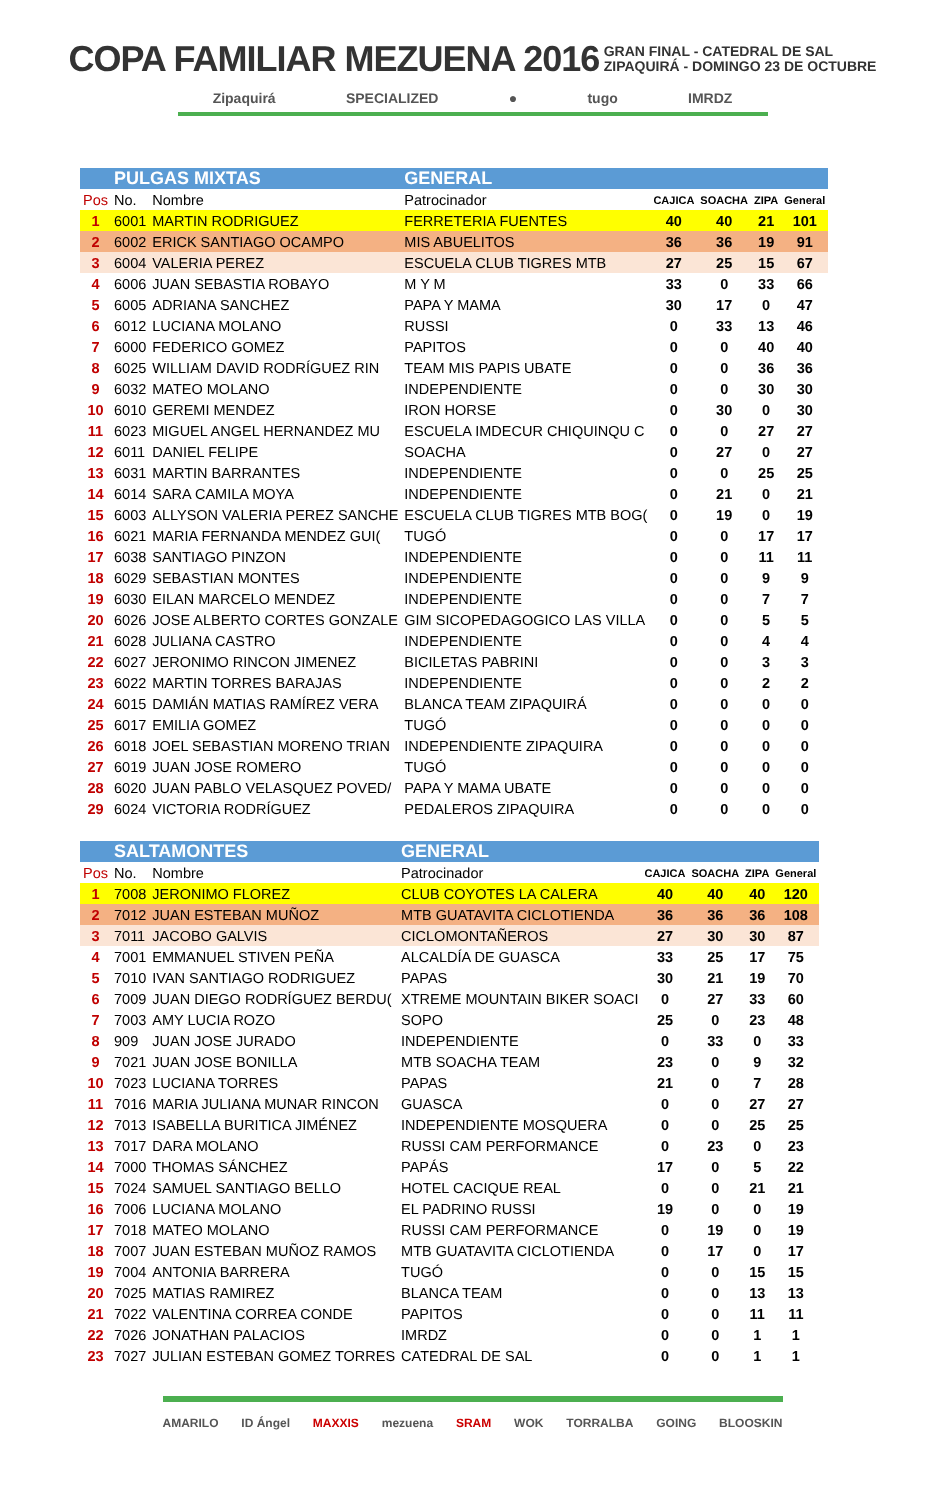COPA FAMILIAR MEZUENA 2016 GRAN FINAL - CATEDRAL DE SAL
ZIPAQUIRÁ - DOMINGO 23 DE OCTUBRE
Zipaquirá SPECIALIZED ● tugo IMRDZ
| | PULGAS MIXTAS | | GENERAL | | | | |
| Pos | No. | Nombre | Patrocinador | CAJICA | SOACHA | ZIPA | General |
| 1 | 6001 | MARTIN RODRIGUEZ | FERRETERIA FUENTES | 40 | 40 | 21 | 101 |
| 2 | 6002 | ERICK SANTIAGO OCAMPO | MIS ABUELITOS | 36 | 36 | 19 | 91 |
| 3 | 6004 | VALERIA PEREZ | ESCUELA CLUB TIGRES MTB | 27 | 25 | 15 | 67 |
| 4 | 6006 | JUAN SEBASTIA ROBAYO | M Y M | 33 | 0 | 33 | 66 |
| 5 | 6005 | ADRIANA SANCHEZ | PAPA Y MAMA | 30 | 17 | 0 | 47 |
| 6 | 6012 | LUCIANA MOLANO | RUSSI | 0 | 33 | 13 | 46 |
| 7 | 6000 | FEDERICO GOMEZ | PAPITOS | 0 | 0 | 40 | 40 |
| 8 | 6025 | WILLIAM DAVID RODRÍGUEZ RIN | TEAM MIS PAPIS UBATE | 0 | 0 | 36 | 36 |
| 9 | 6032 | MATEO MOLANO | INDEPENDIENTE | 0 | 0 | 30 | 30 |
| 10 | 6010 | GEREMI MENDEZ | IRON HORSE | 0 | 30 | 0 | 30 |
| 11 | 6023 | MIGUEL ANGEL HERNANDEZ MU | ESCUELA IMDECUR CHIQUINQU C | 0 | 0 | 27 | 27 |
| 12 | 6011 | DANIEL FELIPE | SOACHA | 0 | 27 | 0 | 27 |
| 13 | 6031 | MARTIN BARRANTES | INDEPENDIENTE | 0 | 0 | 25 | 25 |
| 14 | 6014 | SARA CAMILA MOYA | INDEPENDIENTE | 0 | 21 | 0 | 21 |
| 15 | 6003 | ALLYSON VALERIA PEREZ SANCHE | ESCUELA CLUB TIGRES MTB BOG( | 0 | 19 | 0 | 19 |
| 16 | 6021 | MARIA FERNANDA MENDEZ GUI( | TUGÓ | 0 | 0 | 17 | 17 |
| 17 | 6038 | SANTIAGO PINZON | INDEPENDIENTE | 0 | 0 | 11 | 11 |
| 18 | 6029 | SEBASTIAN MONTES | INDEPENDIENTE | 0 | 0 | 9 | 9 |
| 19 | 6030 | EILAN MARCELO MENDEZ | INDEPENDIENTE | 0 | 0 | 7 | 7 |
| 20 | 6026 | JOSE ALBERTO CORTES GONZALE | GIM SICOPEDAGOGICO LAS VILLA | 0 | 0 | 5 | 5 |
| 21 | 6028 | JULIANA CASTRO | INDEPENDIENTE | 0 | 0 | 4 | 4 |
| 22 | 6027 | JERONIMO RINCON JIMENEZ | BICILETAS PABRINI | 0 | 0 | 3 | 3 |
| 23 | 6022 | MARTIN TORRES BARAJAS | INDEPENDIENTE | 0 | 0 | 2 | 2 |
| 24 | 6015 | DAMIÁN MATIAS RAMÍREZ VERA | BLANCA TEAM ZIPAQUIRÁ | 0 | 0 | 0 | 0 |
| 25 | 6017 | EMILIA GOMEZ | TUGÓ | 0 | 0 | 0 | 0 |
| 26 | 6018 | JOEL SEBASTIAN MORENO TRIAN | INDEPENDIENTE ZIPAQUIRA | 0 | 0 | 0 | 0 |
| 27 | 6019 | JUAN JOSE ROMERO | TUGÓ | 0 | 0 | 0 | 0 |
| 28 | 6020 | JUAN PABLO VELASQUEZ POVED/ | PAPA Y MAMA UBATE | 0 | 0 | 0 | 0 |
| 29 | 6024 | VICTORIA RODRÍGUEZ | PEDALEROS ZIPAQUIRA | 0 | 0 | 0 | 0 |
| | SALTAMONTES | | GENERAL | | | | |
| Pos | No. | Nombre | Patrocinador | CAJICA | SOACHA | ZIPA | General |
| 1 | 7008 | JERONIMO FLOREZ | CLUB COYOTES LA CALERA | 40 | 40 | 40 | 120 |
| 2 | 7012 | JUAN ESTEBAN MUÑOZ | MTB GUATAVITA CICLOTIENDA | 36 | 36 | 36 | 108 |
| 3 | 7011 | JACOBO GALVIS | CICLOMONTAÑEROS | 27 | 30 | 30 | 87 |
| 4 | 7001 | EMMANUEL STIVEN PEÑA | ALCALDÍA DE GUASCA | 33 | 25 | 17 | 75 |
| 5 | 7010 | IVAN SANTIAGO RODRIGUEZ | PAPAS | 30 | 21 | 19 | 70 |
| 6 | 7009 | JUAN DIEGO RODRÍGUEZ BERDU( | XTREME MOUNTAIN BIKER SOACI | 0 | 27 | 33 | 60 |
| 7 | 7003 | AMY LUCIA ROZO | SOPO | 25 | 0 | 23 | 48 |
| 8 | 909 | JUAN JOSE JURADO | INDEPENDIENTE | 0 | 33 | 0 | 33 |
| 9 | 7021 | JUAN JOSE BONILLA | MTB SOACHA TEAM | 23 | 0 | 9 | 32 |
| 10 | 7023 | LUCIANA TORRES | PAPAS | 21 | 0 | 7 | 28 |
| 11 | 7016 | MARIA JULIANA MUNAR RINCON | GUASCA | 0 | 0 | 27 | 27 |
| 12 | 7013 | ISABELLA BURITICA JIMÉNEZ | INDEPENDIENTE MOSQUERA | 0 | 0 | 25 | 25 |
| 13 | 7017 | DARA MOLANO | RUSSI CAM PERFORMANCE | 0 | 23 | 0 | 23 |
| 14 | 7000 | THOMAS SÁNCHEZ | PAPÁS | 17 | 0 | 5 | 22 |
| 15 | 7024 | SAMUEL SANTIAGO BELLO | HOTEL CACIQUE REAL | 0 | 0 | 21 | 21 |
| 16 | 7006 | LUCIANA MOLANO | EL PADRINO RUSSI | 19 | 0 | 0 | 19 |
| 17 | 7018 | MATEO MOLANO | RUSSI CAM PERFORMANCE | 0 | 19 | 0 | 19 |
| 18 | 7007 | JUAN ESTEBAN MUÑOZ RAMOS | MTB GUATAVITA CICLOTIENDA | 0 | 17 | 0 | 17 |
| 19 | 7004 | ANTONIA BARRERA | TUGÓ | 0 | 0 | 15 | 15 |
| 20 | 7025 | MATIAS RAMIREZ | BLANCA TEAM | 0 | 0 | 13 | 13 |
| 21 | 7022 | VALENTINA CORREA CONDE | PAPITOS | 0 | 0 | 11 | 11 |
| 22 | 7026 | JONATHAN PALACIOS | IMRDZ | 0 | 0 | 1 | 1 |
| 23 | 7027 | JULIAN ESTEBAN GOMEZ TORRES | CATEDRAL DE SAL | 0 | 0 | 1 | 1 |
AMARILO ID Ángel MAXXIS mezuena SRAM WOK TORRALBA GOING BLOOSKIN